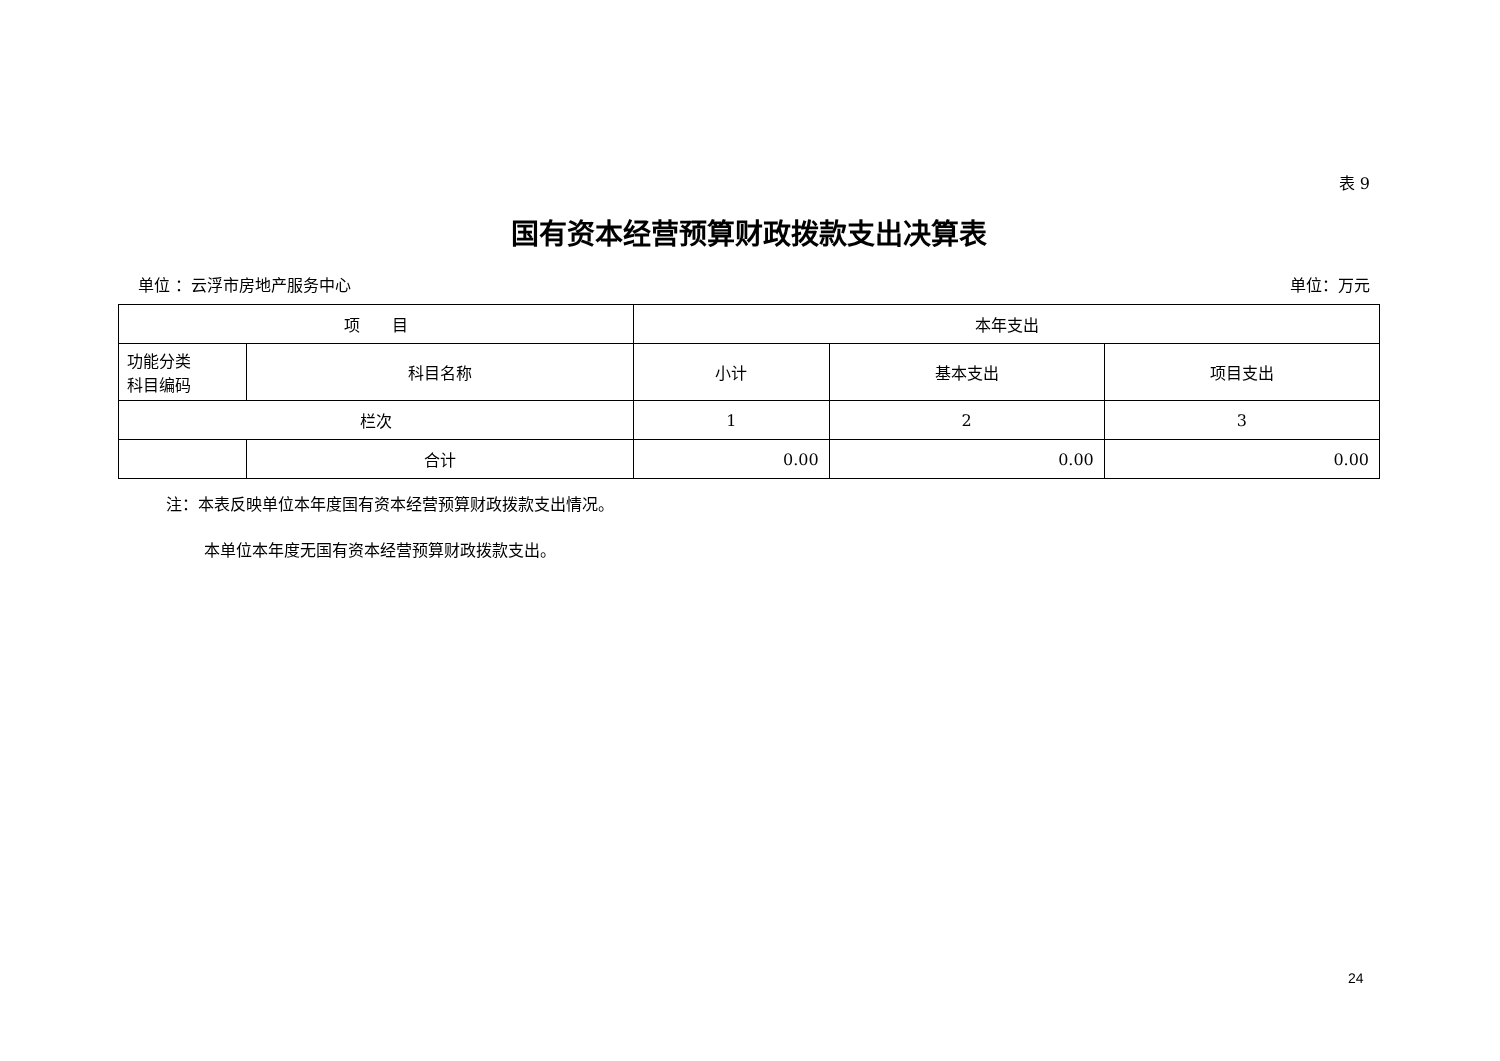表 9
国有资本经营预算财政拨款支出决算表
单位 ：云浮市房地产服务中心 单位：万元
| 项 目 | | 本年支出 | | |
| --- | --- | --- | --- | --- |
| 功能分类 科目编码 | 科目名称 | 小计 | 基本支出 | 项目支出 |
| 栏次 | | 1 | 2 | 3 |
| | 合计 | 0.00 | 0.00 | 0.00 |
注：本表反映单位本年度国有资本经营预算财政拨款支出情况。
本单位本年度无国有资本经营预算财政拨款支出。
24